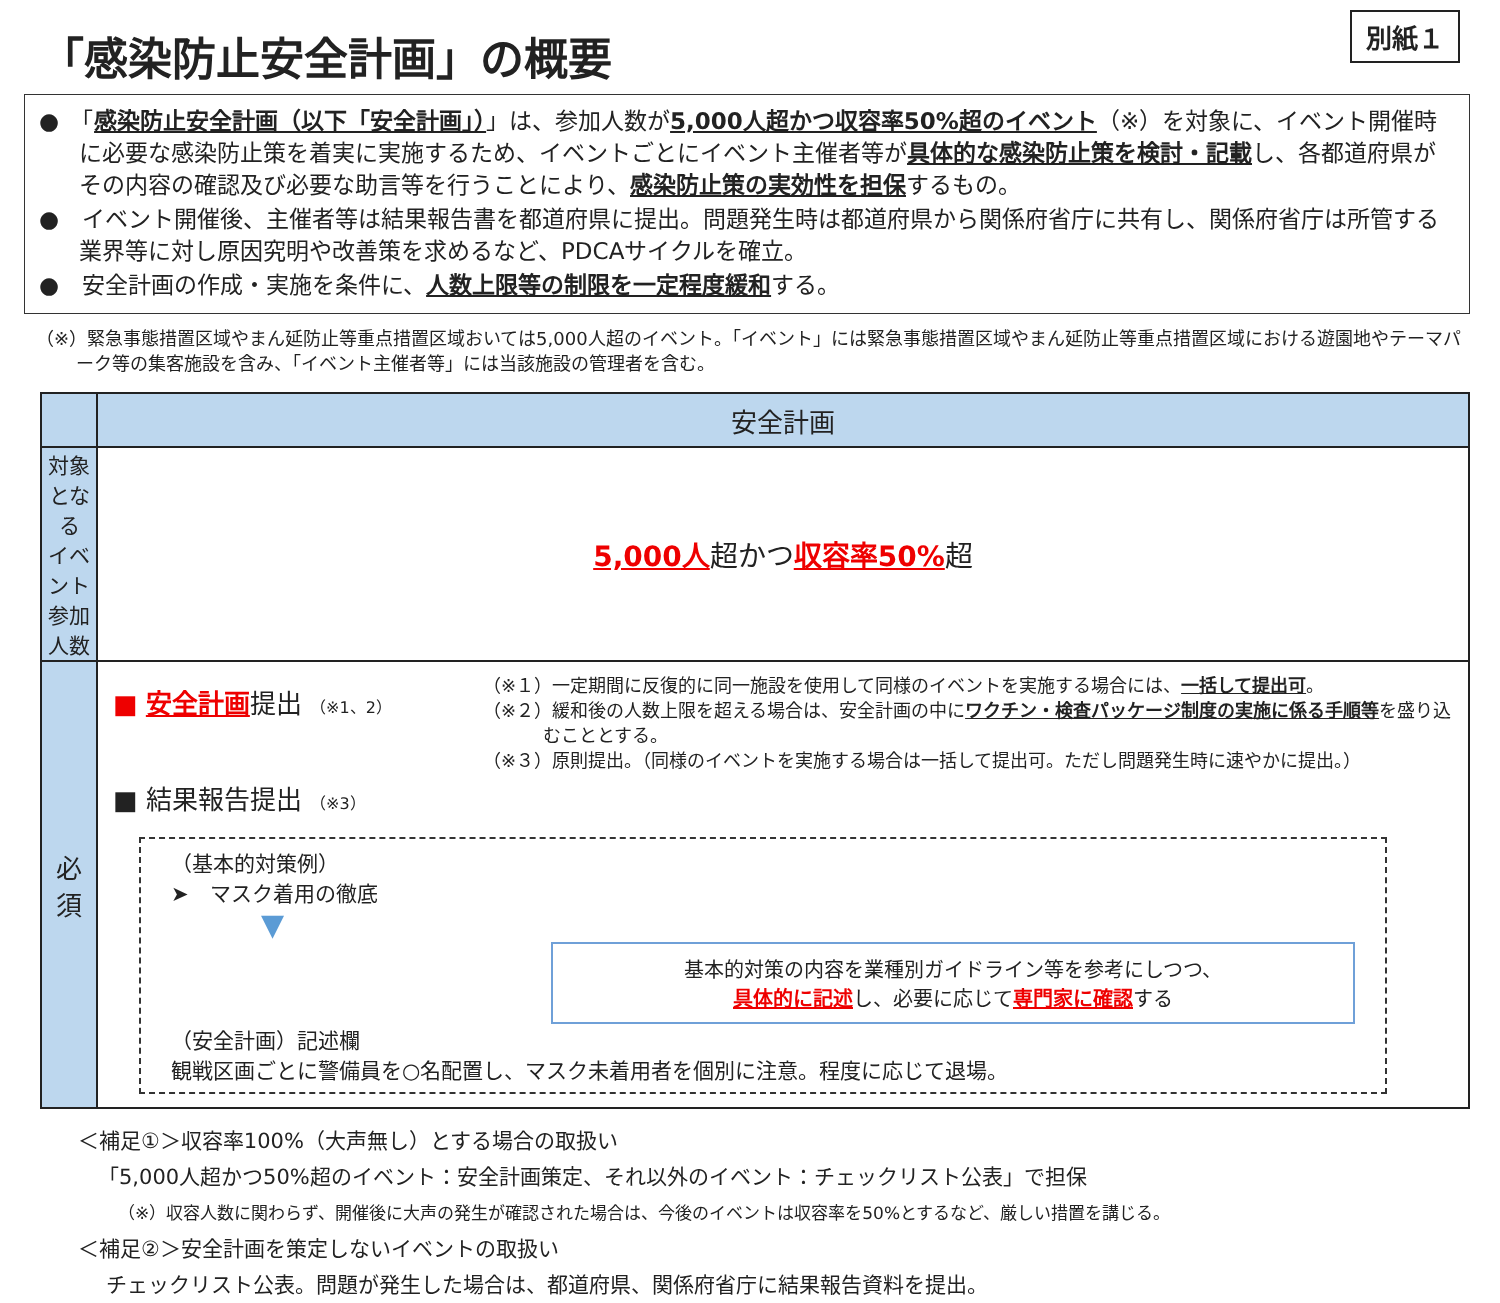「感染防止安全計画」の概要
別紙１
●　「感染防止安全計画（以下「安全計画」）」は、参加人数が5,000人超かつ収容率50%超のイベント（※）を対象に、イベント開催時に必要な感染防止策を着実に実施するため、イベントごとにイベント主催者等が具体的な感染防止策を検討・記載し、各都道府県がその内容の確認及び必要な助言等を行うことにより、感染防止策の実効性を担保するもの。
●　イベント開催後、主催者等は結果報告書を都道府県に提出。問題発生時は都道府県から関係府省庁に共有し、関係府省庁は所管する業界等に対し原因究明や改善策を求めるなど、PDCAサイクルを確立。
●　安全計画の作成・実施を条件に、人数上限等の制限を一定程度緩和する。
（※）緊急事態措置区域やまん延防止等重点措置区域おいては5,000人超のイベント。「イベント」には緊急事態措置区域やまん延防止等重点措置区域における遊園地やテーマパーク等の集客施設を含み、「イベント主催者等」には当該施設の管理者を含む。
| | 安全計画 |
| --- | --- |
| 対象となる イベント参加人数 | 5,000人 超かつ 収容率50% 超 |
| 必 須 | ■ 安全計画 提出 （※1、2） ■ 結果報告提出 （※3） （※１）一定期間に反復的に同一施設を使用して同様のイベントを実施する場合には、 一括して提出可 。 （※２）緩和後の人数上限を超える場合は、安全計画の中に ワクチン・検査パッケージ制度の実施に係る手順等 を盛り込むこととする。 （※３）原則提出。（同様のイベントを実施する場合は一括して提出可。ただし問題発生時に速やかに提出。） （基本的対策例） ➤ マスク着用の徹底 ▼ 基本的対策の内容を業種別ガイドライン等を参考にしつつ、 具体的に記述 し、必要に応じて 専門家に確認 する （安全計画）記述欄 観戦区画ごとに警備員を○名配置し、マスク未着用者を個別に注意。程度に応じて退場。 |
＜補足①＞収容率100%（大声無し）とする場合の取扱い
「5,000人超かつ50%超のイベント：安全計画策定、それ以外のイベント：チェックリスト公表」で担保
（※）収容人数に関わらず、開催後に大声の発生が確認された場合は、今後のイベントは収容率を50%とするなど、厳しい措置を講じる。
＜補足②＞安全計画を策定しないイベントの取扱い
チェックリスト公表。問題が発生した場合は、都道府県、関係府省庁に結果報告資料を提出。